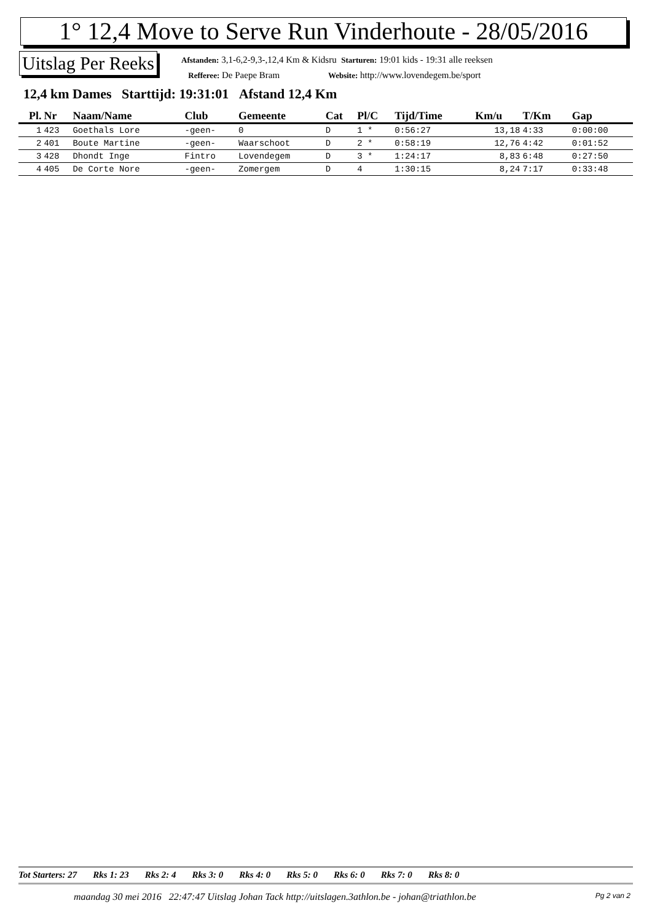1° 12,4 Move to Serve Run Vinderhoute - 28/05/2016
Uitslag Per Reeks
Afstanden: 3,1-6,2-9,3-,12,4 Km & Kidsru Starturen: 19:01 kids - 19:31 alle reeksen
Refferee: De Paepe Bram Website: http://www.lovendegem.be/sport
12,4 km Dames Starttijd: 19:31:01 Afstand 12,4 Km
| Pl. | Nr | Naam/Name | Club | Gemeente | Cat | Pl/C | Tijd/Time | Km/u | T/Km | Gap |
| --- | --- | --- | --- | --- | --- | --- | --- | --- | --- | --- |
| 1 | 423 | Goethals Lore | -geen- | 0 | D | 1 * | 0:56:27 | 13,18 | 4:33 | 0:00:00 |
| 2 | 401 | Boute Martine | -geen- | Waarschoot | D | 2 * | 0:58:19 | 12,76 | 4:42 | 0:01:52 |
| 3 | 428 | Dhondt Inge | Fintro | Lovendegem | D | 3 * | 1:24:17 | 8,83 | 6:48 | 0:27:50 |
| 4 | 405 | De Corte Nore | -geen- | Zomergem | D | 4 | 1:30:15 | 8,24 | 7:17 | 0:33:48 |
Tot Starters: 27 Rks 1: 23 Rks 2: 4 Rks 3: 0 Rks 4: 0 Rks 5: 0 Rks 6: 0 Rks 7: 0 Rks 8: 0
maandag 30 mei 2016 22:47:47 Uitslag Johan Tack http://uitslagen.3athlon.be - johan@triathlon.be
Pg 2 van 2